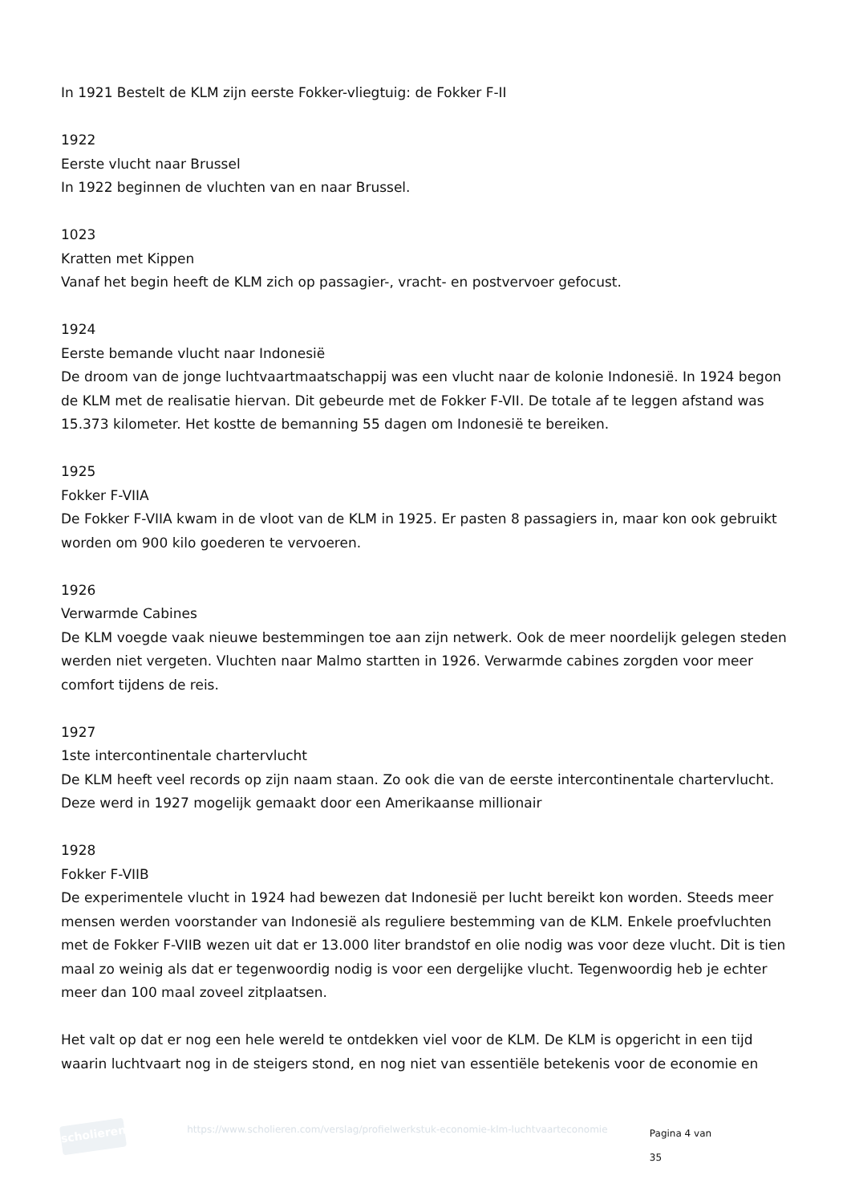In 1921 Bestelt de KLM zijn eerste Fokker-vliegtuig: de Fokker F-II
1922
Eerste vlucht naar Brussel
In 1922 beginnen de vluchten van en naar Brussel.
1023
Kratten met Kippen
Vanaf het begin heeft de KLM zich op passagier-, vracht- en postvervoer gefocust.
1924
Eerste bemande vlucht naar Indonesië
De droom van de jonge luchtvaartmaatschappij was een vlucht naar de kolonie Indonesië. In 1924 begon de KLM met de realisatie hiervan. Dit gebeurde met de Fokker F-VII. De totale af te leggen afstand was 15.373 kilometer. Het kostte de bemanning 55 dagen om Indonesië te bereiken.
1925
Fokker F-VIIA
De Fokker F-VIIA kwam in de vloot van de KLM in 1925. Er pasten 8 passagiers in, maar kon ook gebruikt worden om 900 kilo goederen te vervoeren.
1926
Verwarmde Cabines
De KLM voegde vaak nieuwe bestemmingen toe aan zijn netwerk. Ook de meer noordelijk gelegen steden werden niet vergeten. Vluchten naar Malmo startten in 1926. Verwarmde cabines zorgden voor meer comfort tijdens de reis.
1927
1ste intercontinentale chartervlucht
De KLM heeft veel records op zijn naam staan. Zo ook die van de eerste intercontinentale chartervlucht. Deze werd in 1927 mogelijk gemaakt door een Amerikaanse millionair
1928
Fokker F-VIIB
De experimentele vlucht in 1924 had bewezen dat Indonesië per lucht bereikt kon worden. Steeds meer mensen werden voorstander van Indonesië als reguliere bestemming van de KLM. Enkele proefvluchten met de Fokker F-VIIB wezen uit dat er 13.000 liter brandstof en olie nodig was voor deze vlucht. Dit is tien maal zo weinig als dat er tegenwoordig nodig is voor een dergelijke vlucht. Tegenwoordig heb je echter meer dan 100 maal zoveel zitplaatsen.
Het valt op dat er nog een hele wereld te ontdekken viel voor de KLM. De KLM is opgericht in een tijd waarin luchtvaart nog in de steigers stond, en nog niet van essentiële betekenis voor de economie en
scholieren
https://www.scholieren.com/verslag/profielwerkstuk-economie-klm-luchtvaarteconomie
Pagina 4 van 35